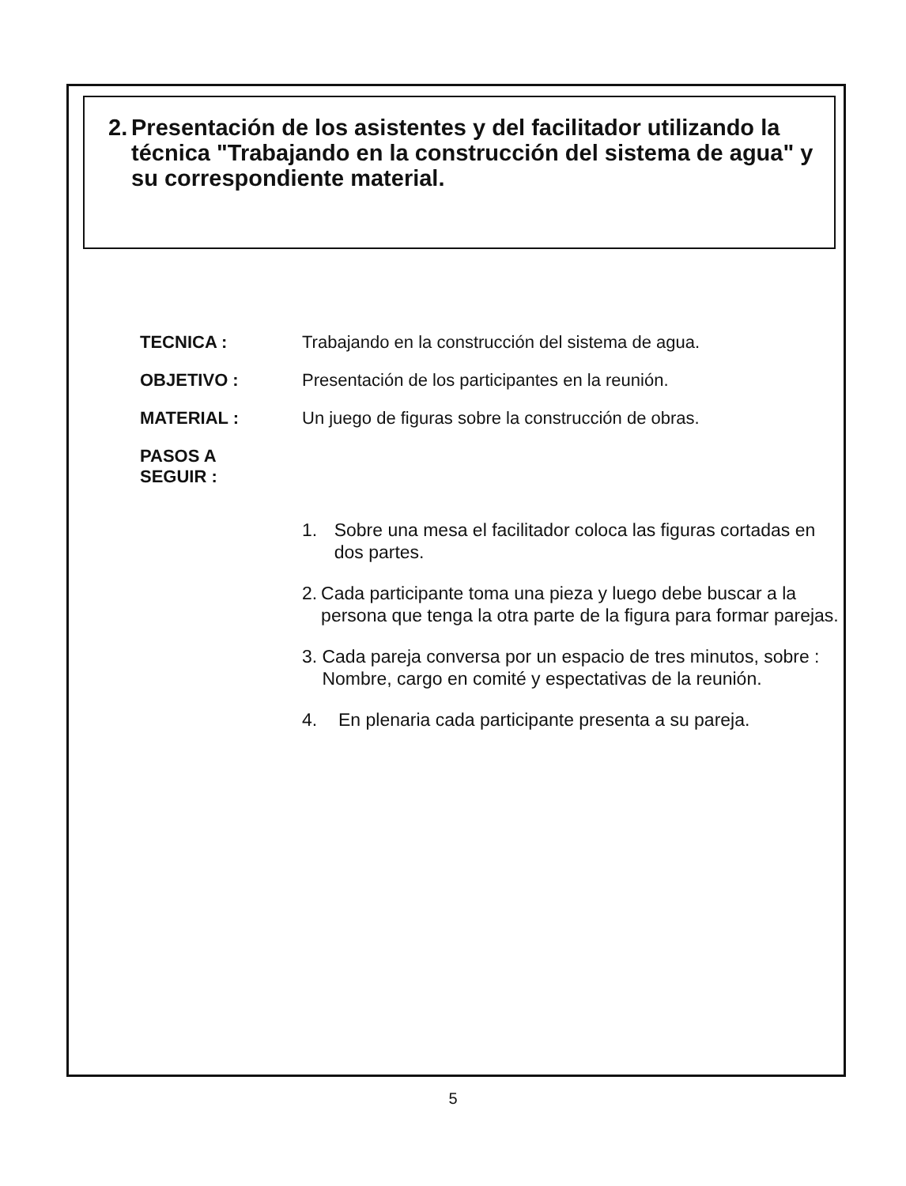2. Presentación de los asistentes y del facilitador utilizando la técnica "Trabajando en la construcción del sistema de agua" y su correspondiente material.
TECNICA : Trabajando en la construcción del sistema de agua.
OBJETIVO : Presentación de los participantes en la reunión.
MATERIAL : Un juego de figuras sobre la construcción de obras.
PASOS A
SEGUIR :
1. Sobre una mesa el facilitador coloca las figuras cortadas en dos partes.
2. Cada participante toma una pieza y luego debe buscar a la persona que tenga la otra parte de la figura para formar parejas.
3. Cada pareja conversa por un espacio de tres minutos, sobre : Nombre, cargo en comité y espectativas de la reunión.
4. En plenaria cada participante presenta a su pareja.
5